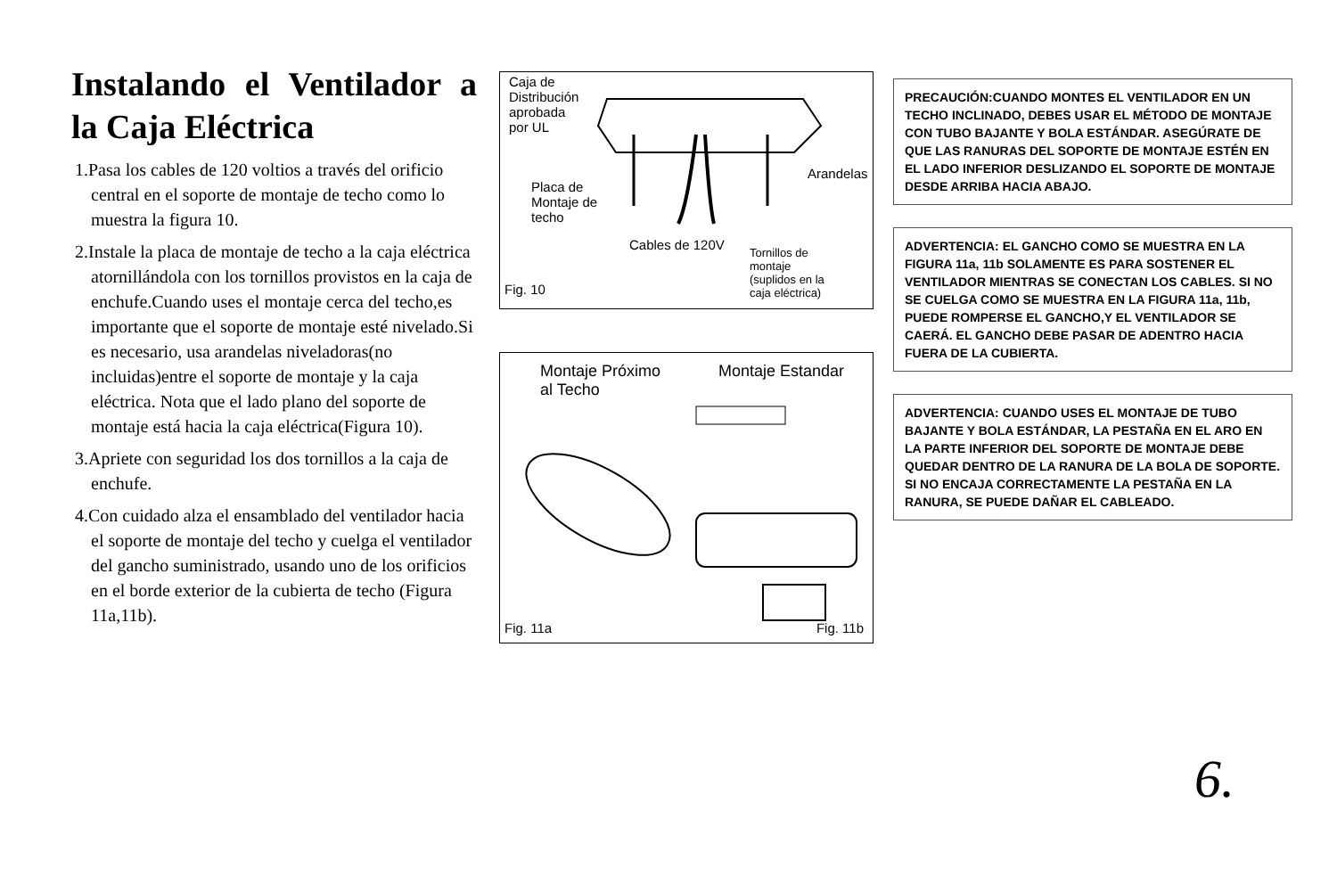Instalando el Ventilador a la Caja Eléctrica
1.Pasa los cables de 120 voltios a través del orificio central en el soporte de montaje de techo como lo muestra la figura 10.
2.Instale la placa de montaje de techo a la caja eléctrica atornillándola con los tornillos provistos en la caja de enchufe.Cuando uses el montaje cerca del techo,es importante que el soporte de montaje esté nivelado.Si es necesario, usa arandelas niveladoras(no incluidas)entre el soporte de montaje y la caja eléctrica. Nota que el lado plano del soporte de montaje está hacia la caja eléctrica(Figura 10).
3.Apriete con seguridad los dos tornillos a la caja de enchufe.
4.Con cuidado alza el ensamblado del ventilador hacia el soporte de montaje del techo y cuelga el ventilador del gancho suministrado, usando uno de los orificios en el borde exterior de la cubierta de techo (Figura 11a,11b).
Caja de
Distribución
aprobada
por UL
Placa de
Montaje de
techo
Arandelas
Cables de 120V
Tornillos de
montaje
(suplidos en la
caja eléctrica)
Fig. 10
Montaje Próximo
al Techo
Montaje Estandar
Fig. 11a Fig. 11b
PRECAUCIÓN:CUANDO MONTES EL VENTILADOR EN UN TECHO INCLINADO, DEBES USAR EL MÉTODO DE MONTAJE CON TUBO BAJANTE Y BOLA ESTÁNDAR. ASEGÚRATE DE QUE LAS RANURAS DEL SOPORTE DE MONTAJE ESTÉN EN EL LADO INFERIOR DESLIZANDO EL SOPORTE DE MONTAJE DESDE ARRIBA HACIA ABAJO.
ADVERTENCIA: EL GANCHO COMO SE MUESTRA EN LA FIGURA 11a, 11b SOLAMENTE ES PARA SOSTENER EL VENTILADOR MIENTRAS SE CONECTAN LOS CABLES. SI NO SE CUELGA COMO SE MUESTRA EN LA FIGURA 11a, 11b, PUEDE ROMPERSE EL GANCHO,Y EL VENTILADOR SE CAERÁ. EL GANCHO DEBE PASAR DE ADENTRO HACIA FUERA DE LA CUBIERTA.
ADVERTENCIA: CUANDO USES EL MONTAJE DE TUBO BAJANTE Y BOLA ESTÁNDAR, LA PESTAÑA EN EL ARO EN LA PARTE INFERIOR DEL SOPORTE DE MONTAJE DEBE QUEDAR DENTRO DE LA RANURA DE LA BOLA DE SOPORTE. SI NO ENCAJA CORRECTAMENTE LA PESTAÑA EN LA RANURA, SE PUEDE DAÑAR EL CABLEADO.
6.